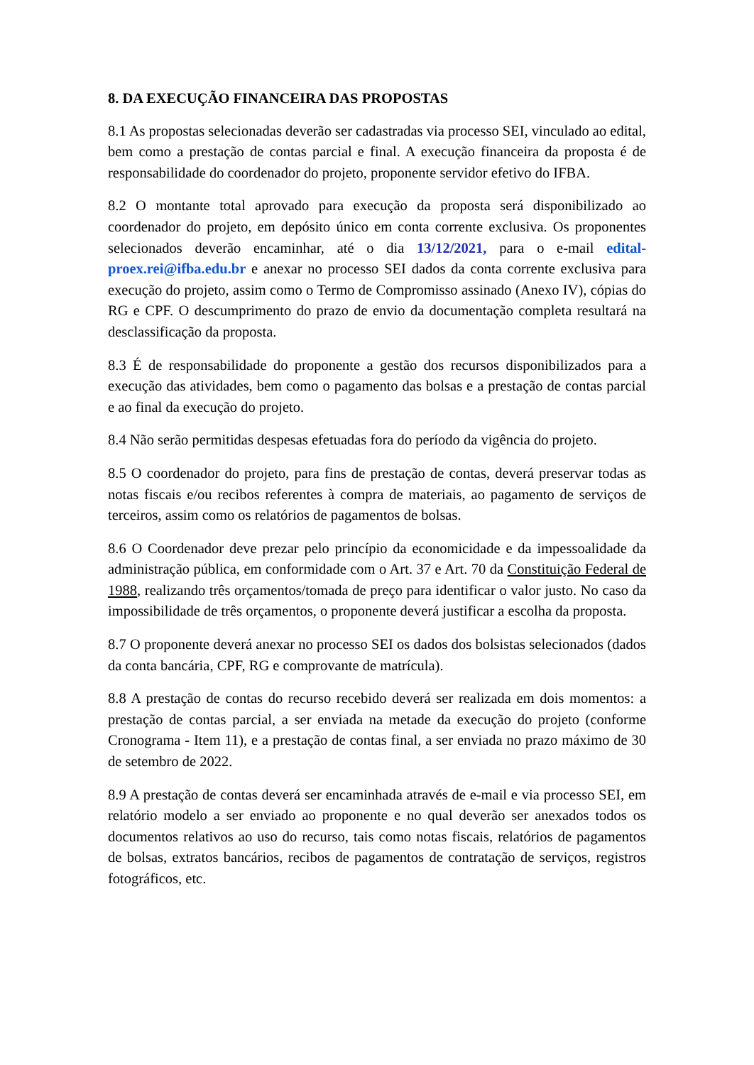8. DA EXECUÇÃO FINANCEIRA DAS PROPOSTAS
8.1 As propostas selecionadas deverão ser cadastradas via processo SEI, vinculado ao edital, bem como a prestação de contas parcial e final. A execução financeira da proposta é de responsabilidade do coordenador do projeto, proponente servidor efetivo do IFBA.
8.2 O montante total aprovado para execução da proposta será disponibilizado ao coordenador do projeto, em depósito único em conta corrente exclusiva. Os proponentes selecionados deverão encaminhar, até o dia 13/12/2021, para o e-mail edital-proex.rei@ifba.edu.br e anexar no processo SEI dados da conta corrente exclusiva para execução do projeto, assim como o Termo de Compromisso assinado (Anexo IV), cópias do RG e CPF. O descumprimento do prazo de envio da documentação completa resultará na desclassificação da proposta.
8.3 É de responsabilidade do proponente a gestão dos recursos disponibilizados para a execução das atividades, bem como o pagamento das bolsas e a prestação de contas parcial e ao final da execução do projeto.
8.4 Não serão permitidas despesas efetuadas fora do período da vigência do projeto.
8.5 O coordenador do projeto, para fins de prestação de contas, deverá preservar todas as notas fiscais e/ou recibos referentes à compra de materiais, ao pagamento de serviços de terceiros, assim como os relatórios de pagamentos de bolsas.
8.6 O Coordenador deve prezar pelo princípio da economicidade e da impessoalidade da administração pública, em conformidade com o Art. 37 e Art. 70 da Constituição Federal de 1988, realizando três orçamentos/tomada de preço para identificar o valor justo. No caso da impossibilidade de três orçamentos, o proponente deverá justificar a escolha da proposta.
8.7 O proponente deverá anexar no processo SEI os dados dos bolsistas selecionados (dados da conta bancária, CPF, RG e comprovante de matrícula).
8.8 A prestação de contas do recurso recebido deverá ser realizada em dois momentos: a prestação de contas parcial, a ser enviada na metade da execução do projeto (conforme Cronograma - Item 11), e a prestação de contas final, a ser enviada no prazo máximo de 30 de setembro de 2022.
8.9 A prestação de contas deverá ser encaminhada através de e-mail e via processo SEI, em relatório modelo a ser enviado ao proponente e no qual deverão ser anexados todos os documentos relativos ao uso do recurso, tais como notas fiscais, relatórios de pagamentos de bolsas, extratos bancários, recibos de pagamentos de contratação de serviços, registros fotográficos, etc.